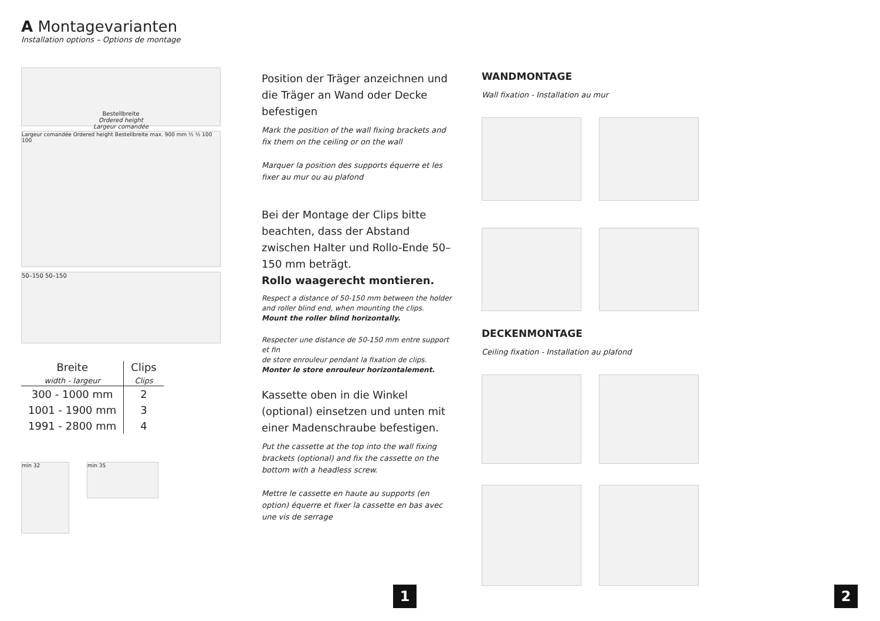A Montagevarianten
Installation options – Options de montage
Bestellbreite
Ordered height
Largeur comandée
Largeur comandée Ordered height Bestellbreite max. 900 mm ½ ½ 100 100
50–150 50–150
| Breite width - largeur | Clips Clips |
| --- | --- |
| 300 - 1000 mm | 2 |
| 1001 - 1900 mm | 3 |
| 1991 - 2800 mm | 4 |
min 32
min 35
Position der Träger anzeichnen und die Träger an Wand oder Decke befestigen
Mark the position of the wall fixing brackets and fix them on the ceiling or on the wall
Marquer la position des supports équerre et les fixer au mur ou au plafond
Bei der Montage der Clips bitte beachten, dass der Abstand zwischen Halter und Rollo-Ende 50–150 mm beträgt.
Rollo waagerecht montieren.
Respect a distance of 50-150 mm between the holder and roller blind end, when mounting the clips.
Mount the roller blind horizontally.
Respecter une distance de 50-150 mm entre support et fin
de store enrouleur pendant la fixation de clips.
Monter le store enrouleur horizontalement.
Kassette oben in die Winkel (optional) einsetzen und unten mit einer Madenschraube befestigen.
Put the cassette at the top into the wall fixing brackets (optional) and fix the cassette on the bottom with a headless screw.
Mettre le cassette en haute au supports (en option) équerre et fixer la cassette en bas avec une vis de serrage
WANDMONTAGE
Wall fixation - Installation au mur
DECKENMONTAGE
Ceiling fixation - Installation au plafond
1 2